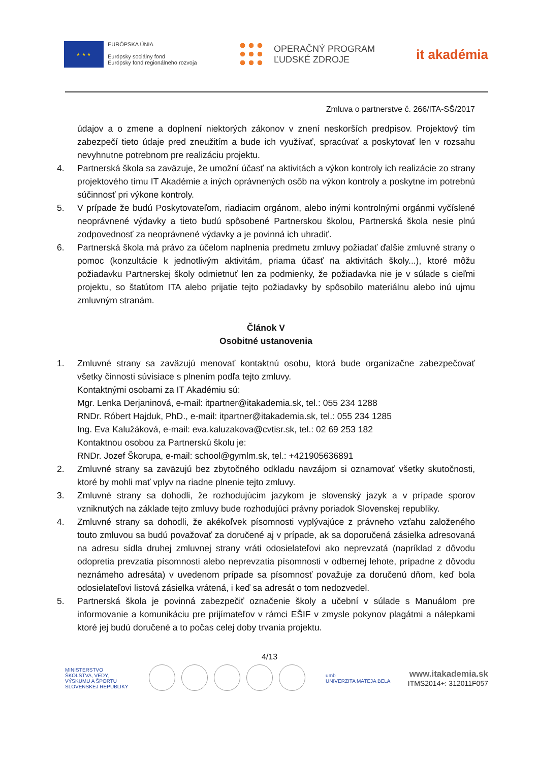★ ★ ★
EURÓPSKA ÚNIA
Európsky sociálny fond
Európsky fond regionálneho rozvoja
OPERAČNÝ PROGRAM
ĽUDSKÉ ZDROJE
it akadémia
Zmluva o partnerstve č. 266/ITA-SŠ/2017
údajov a o zmene a doplnení niektorých zákonov v znení neskorších predpisov. Projektový tím zabezpečí tieto údaje pred zneužitím a bude ich využívať, spracúvať a poskytovať len v rozsahu nevyhnutne potrebnom pre realizáciu projektu.
4. Partnerská škola sa zaväzuje, že umožní účasť na aktivitách a výkon kontroly ich realizácie zo strany projektového tímu IT Akadémie a iných oprávnených osôb na výkon kontroly a poskytne im potrebnú súčinnosť pri výkone kontroly.
5. V prípade že budú Poskytovateľom, riadiacim orgánom, alebo inými kontrolnými orgánmi vyčíslené neoprávnené výdavky a tieto budú spôsobené Partnerskou školou, Partnerská škola nesie plnú zodpovednosť za neoprávnené výdavky a je povinná ich uhradiť.
6. Partnerská škola má právo za účelom naplnenia predmetu zmluvy požiadať ďalšie zmluvné strany o pomoc (konzultácie k jednotlivým aktivitám, priama účasť na aktivitách školy...), ktoré môžu požiadavku Partnerskej školy odmietnuť len za podmienky, že požiadavka nie je v súlade s cieľmi projektu, so štatútom ITA alebo prijatie tejto požiadavky by spôsobilo materiálnu alebo inú ujmu zmluvným stranám.
Článok V
Osobitné ustanovenia
1. Zmluvné strany sa zaväzujú menovať kontaktnú osobu, ktorá bude organizačne zabezpečovať všetky činnosti súvisiace s plnením podľa tejto zmluvy.
Kontaktnými osobami za IT Akadémiu sú:
Mgr. Lenka Derjaninová, e-mail: itpartner@itakademia.sk, tel.: 055 234 1288
RNDr. Róbert Hajduk, PhD., e-mail: itpartner@itakademia.sk, tel.: 055 234 1285
Ing. Eva Kalužáková, e-mail: eva.kaluzakova@cvtisr.sk, tel.: 02 69 253 182
Kontaktnou osobou za Partnerskú školu je:
RNDr. Jozef Škorupa, e-mail: school@gymlm.sk, tel.: +421905636891
2. Zmluvné strany sa zaväzujú bez zbytočného odkladu navzájom si oznamovať všetky skutočnosti, ktoré by mohli mať vplyv na riadne plnenie tejto zmluvy.
3. Zmluvné strany sa dohodli, že rozhodujúcim jazykom je slovenský jazyk a v prípade sporov vzniknutých na základe tejto zmluvy bude rozhodujúci právny poriadok Slovenskej republiky.
4. Zmluvné strany sa dohodli, že akékoľvek písomnosti vyplývajúce z právneho vzťahu založeného touto zmluvou sa budú považovať za doručené aj v prípade, ak sa doporučená zásielka adresovaná na adresu sídla druhej zmluvnej strany vráti odosielateľovi ako neprevzatá (napríklad z dôvodu odopretia prevzatia písomnosti alebo neprevzatia písomnosti v odbernej lehote, prípadne z dôvodu neznámeho adresáta) v uvedenom prípade sa písomnosť považuje za doručenú dňom, keď bola odosielateľovi listová zásielka vrátená, i keď sa adresát o tom nedozvedel.
5. Partnerská škola je povinná zabezpečiť označenie školy a učební v súlade s Manuálom pre informovanie a komunikáciu pre prijímateľov v rámci EŠIF v zmysle pokynov plagátmi a nálepkami ktoré jej budú doručené a to počas celej doby trvania projektu.
4/13
MINISTERSTVO
ŠKOLSTVA, VEDY,
VÝSKUMU A ŠPORTU
SLOVENSKEJ REPUBLIKY
umb
UNIVERZITA MATEJA BELA
www.itakademia.sk
ITMS2014+: 312011F057